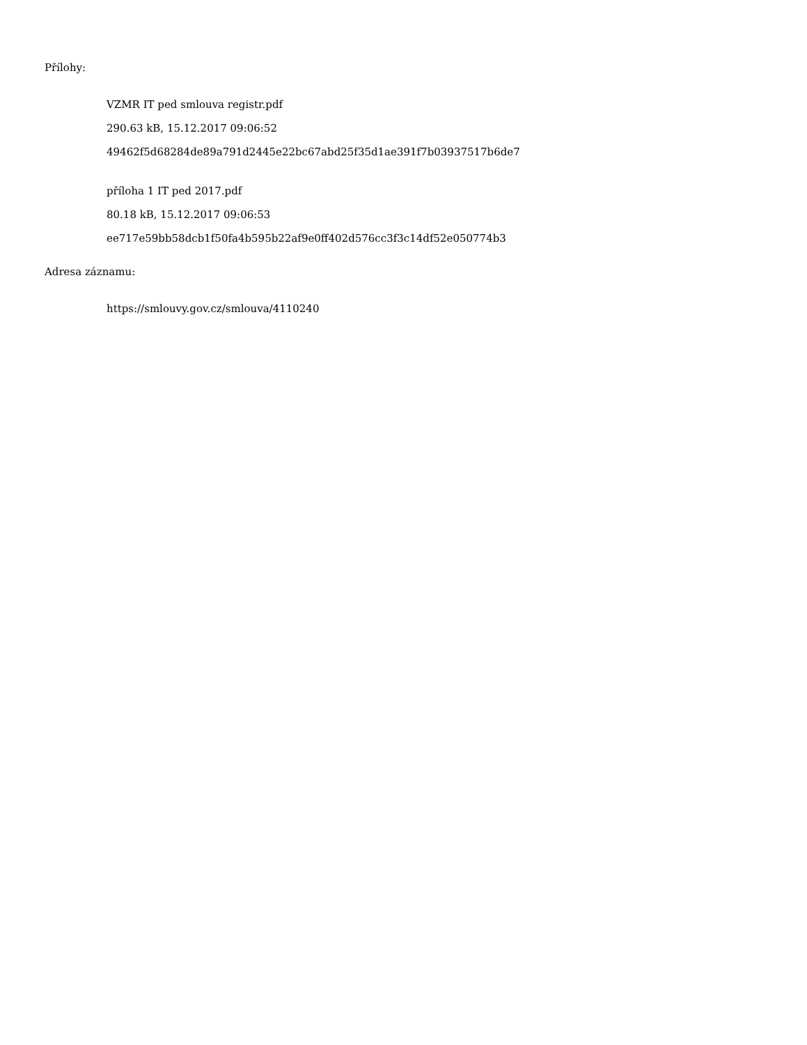Přílohy:
VZMR IT ped smlouva registr.pdf
290.63 kB, 15.12.2017 09:06:52
49462f5d68284de89a791d2445e22bc67abd25f35d1ae391f7b03937517b6de7
příloha 1 IT ped 2017.pdf
80.18 kB, 15.12.2017 09:06:53
ee717e59bb58dcb1f50fa4b595b22af9e0ff402d576cc3f3c14df52e050774b3
Adresa záznamu:
https://smlouvy.gov.cz/smlouva/4110240